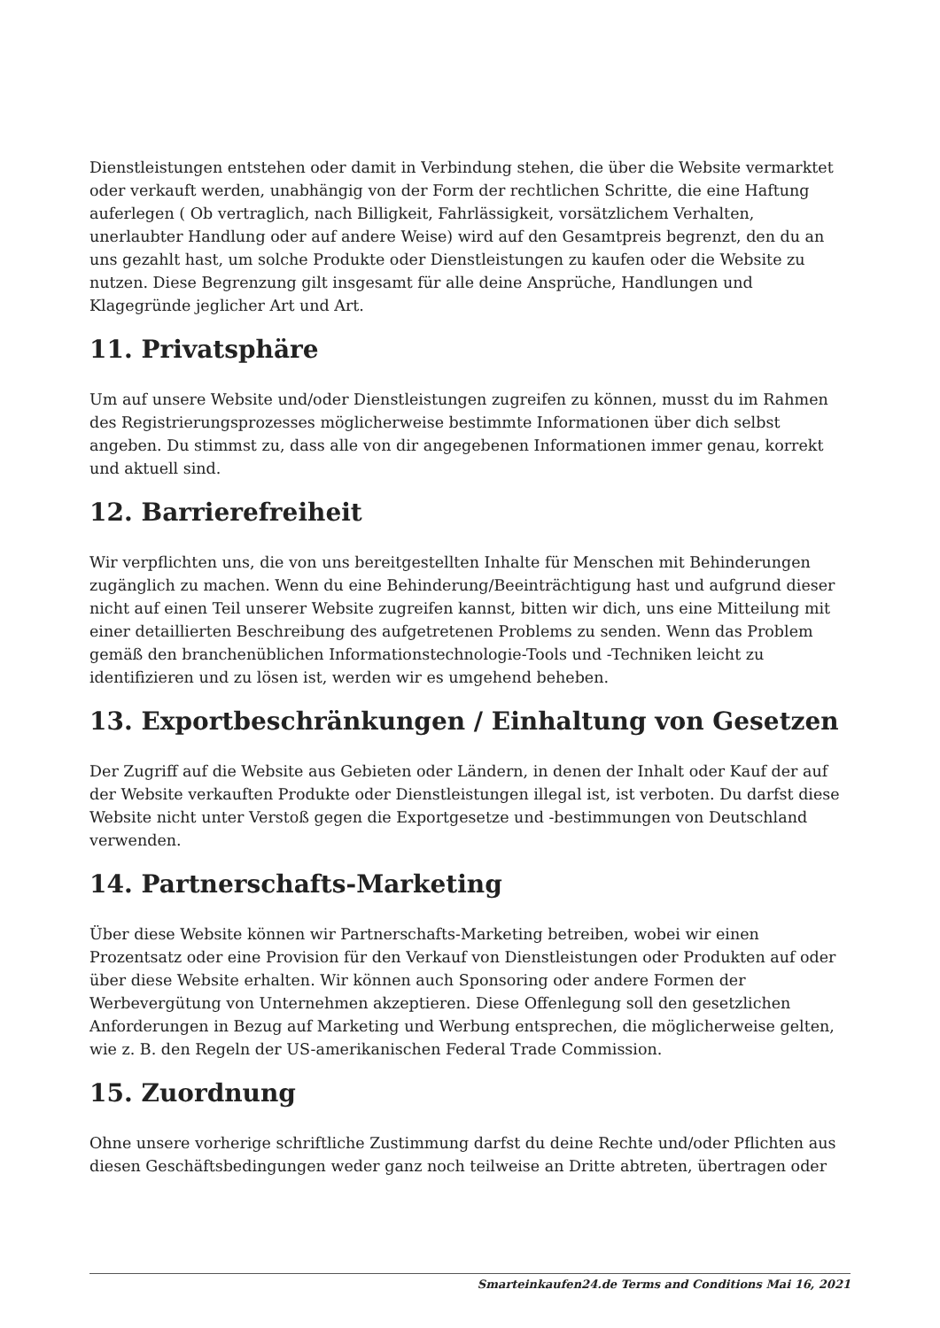Dienstleistungen entstehen oder damit in Verbindung stehen, die über die Website vermarktet oder verkauft werden, unabhängig von der Form der rechtlichen Schritte, die eine Haftung auferlegen ( Ob vertraglich, nach Billigkeit, Fahrlässigkeit, vorsätzlichem Verhalten, unerlaubter Handlung oder auf andere Weise) wird auf den Gesamtpreis begrenzt, den du an uns gezahlt hast, um solche Produkte oder Dienstleistungen zu kaufen oder die Website zu nutzen. Diese Begrenzung gilt insgesamt für alle deine Ansprüche, Handlungen und Klagegründe jeglicher Art und Art.
11. Privatsphäre
Um auf unsere Website und/oder Dienstleistungen zugreifen zu können, musst du im Rahmen des Registrierungsprozesses möglicherweise bestimmte Informationen über dich selbst angeben. Du stimmst zu, dass alle von dir angegebenen Informationen immer genau, korrekt und aktuell sind.
12. Barrierefreiheit
Wir verpflichten uns, die von uns bereitgestellten Inhalte für Menschen mit Behinderungen zugänglich zu machen. Wenn du eine Behinderung/Beeinträchtigung hast und aufgrund dieser nicht auf einen Teil unserer Website zugreifen kannst, bitten wir dich, uns eine Mitteilung mit einer detaillierten Beschreibung des aufgetretenen Problems zu senden. Wenn das Problem gemäß den branchenüblichen Informationstechnologie-Tools und -Techniken leicht zu identifizieren und zu lösen ist, werden wir es umgehend beheben.
13. Exportbeschränkungen / Einhaltung von Gesetzen
Der Zugriff auf die Website aus Gebieten oder Ländern, in denen der Inhalt oder Kauf der auf der Website verkauften Produkte oder Dienstleistungen illegal ist, ist verboten. Du darfst diese Website nicht unter Verstoß gegen die Exportgesetze und -bestimmungen von Deutschland verwenden.
14. Partnerschafts-Marketing
Über diese Website können wir Partnerschafts-Marketing betreiben, wobei wir einen Prozentsatz oder eine Provision für den Verkauf von Dienstleistungen oder Produkten auf oder über diese Website erhalten. Wir können auch Sponsoring oder andere Formen der Werbevergütung von Unternehmen akzeptieren. Diese Offenlegung soll den gesetzlichen Anforderungen in Bezug auf Marketing und Werbung entsprechen, die möglicherweise gelten, wie z. B. den Regeln der US-amerikanischen Federal Trade Commission.
15. Zuordnung
Ohne unsere vorherige schriftliche Zustimmung darfst du deine Rechte und/oder Pflichten aus diesen Geschäftsbedingungen weder ganz noch teilweise an Dritte abtreten, übertragen oder
Smarteinkaufen24.de Terms and Conditions Mai 16, 2021